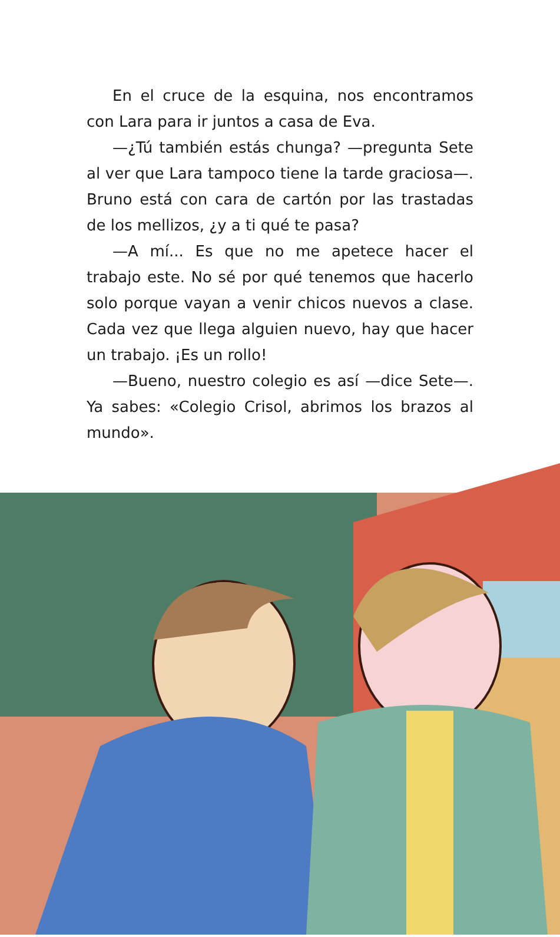En el cruce de la esquina, nos encontramos con Lara para ir juntos a casa de Eva.
—¿Tú también estás chunga? —pregunta Sete al ver que Lara tampoco tiene la tarde graciosa—. Bruno está con cara de cartón por las trastadas de los mellizos, ¿y a ti qué te pasa?
—A mí... Es que no me apetece hacer el trabajo este. No sé por qué tenemos que hacerlo solo porque vayan a venir chicos nuevos a clase. Cada vez que llega alguien nuevo, hay que hacer un trabajo. ¡Es un rollo!
—Bueno, nuestro colegio es así —dice Sete—. Ya sabes: «Colegio Crisol, abrimos los brazos al mundo».